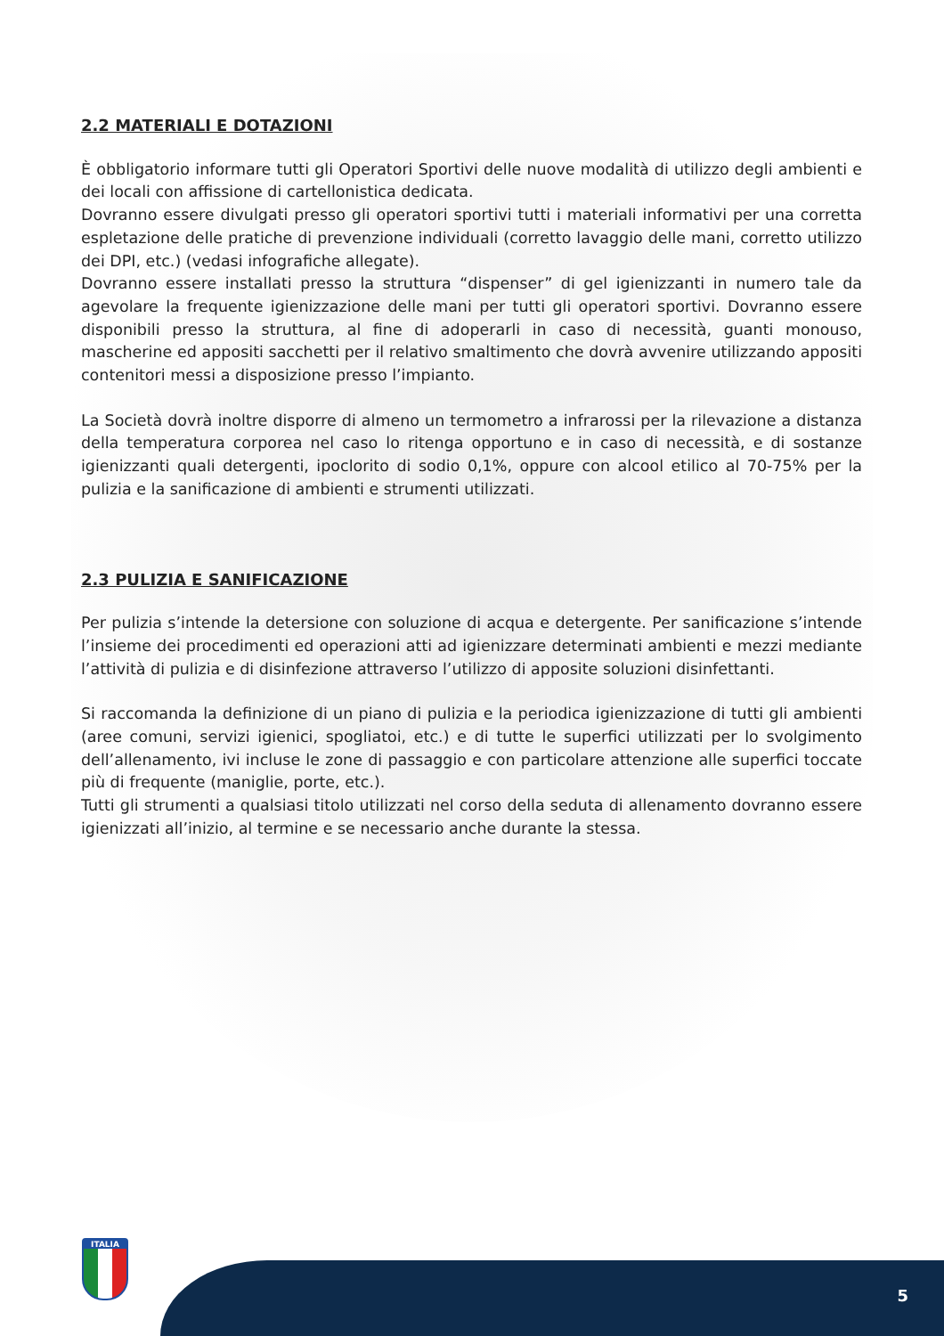2.2 MATERIALI E DOTAZIONI
È obbligatorio informare tutti gli Operatori Sportivi delle nuove modalità di utilizzo degli ambienti e dei locali con affissione di cartellonistica dedicata.
Dovranno essere divulgati presso gli operatori sportivi tutti i materiali informativi per una corretta espletazione delle pratiche di prevenzione individuali (corretto lavaggio delle mani, corretto utilizzo dei DPI, etc.) (vedasi infografiche allegate).
Dovranno essere installati presso la struttura “dispenser” di gel igienizzanti in numero tale da agevolare la frequente igienizzazione delle mani per tutti gli operatori sportivi. Dovranno essere disponibili presso la struttura, al fine di adoperarli in caso di necessità, guanti monouso, mascherine ed appositi sacchetti per il relativo smaltimento che dovrà avvenire utilizzando appositi contenitori messi a disposizione presso l’impianto.
La Società dovrà inoltre disporre di almeno un termometro a infrarossi per la rilevazione a distanza della temperatura corporea nel caso lo ritenga opportuno e in caso di necessità, e di sostanze igienizzanti quali detergenti, ipoclorito di sodio 0,1%, oppure con alcool etilico al 70-75% per la pulizia e la sanificazione di ambienti e strumenti utilizzati.
2.3 PULIZIA E SANIFICAZIONE
Per pulizia s’intende la detersione con soluzione di acqua e detergente. Per sanificazione s’intende l’insieme dei procedimenti ed operazioni atti ad igienizzare determinati ambienti e mezzi mediante l’attività di pulizia e di disinfezione attraverso l’utilizzo di apposite soluzioni disinfettanti.
Si raccomanda la definizione di un piano di pulizia e la periodica igienizzazione di tutti gli ambienti (aree comuni, servizi igienici, spogliatoi, etc.) e di tutte le superfici utilizzati per lo svolgimento dell’allenamento, ivi incluse le zone di passaggio e con particolare attenzione alle superfici toccate più di frequente (maniglie, porte, etc.).
Tutti gli strumenti a qualsiasi titolo utilizzati nel corso della seduta di allenamento dovranno essere igienizzati all’inizio, al termine e se necessario anche durante la stessa.
ITALIA
5